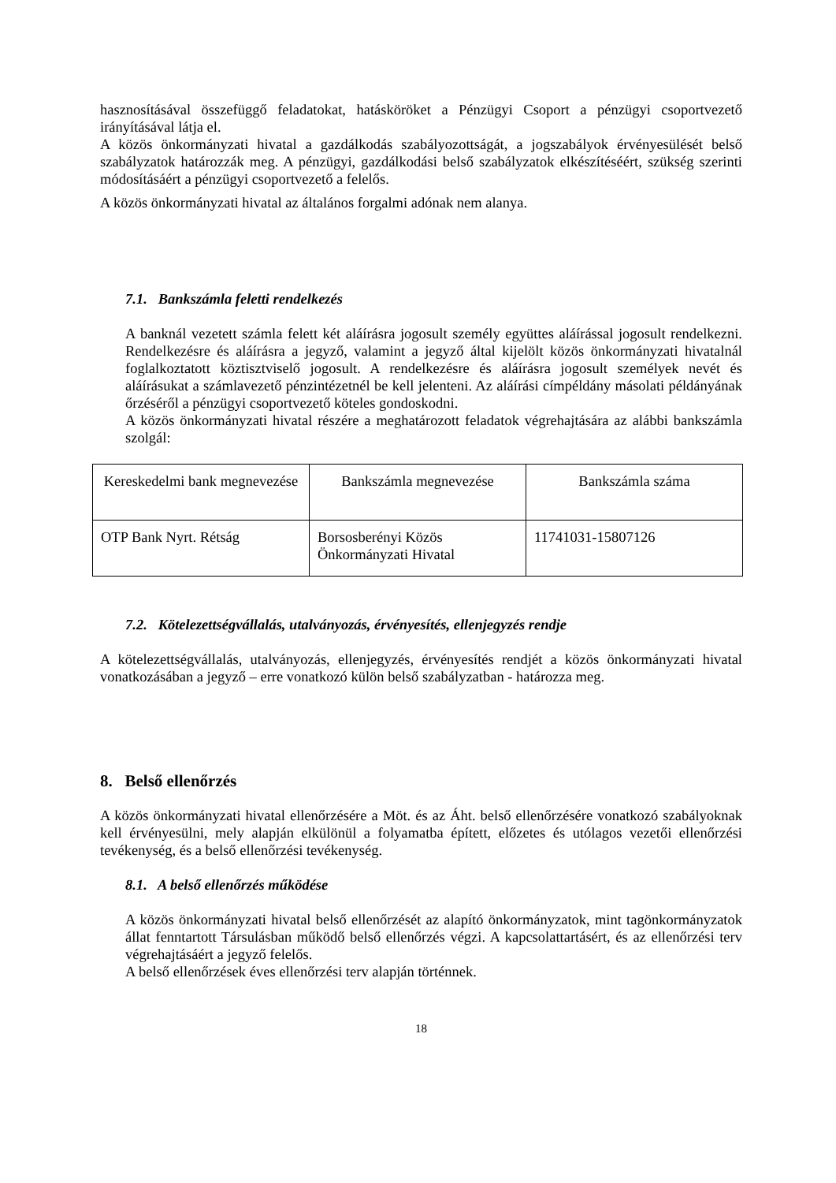hasznosításával összefüggő feladatokat, hatásköröket a Pénzügyi Csoport a pénzügyi csoportvezető irányításával látja el.
A közös önkormányzati hivatal a gazdálkodás szabályozottságát, a jogszabályok érvényesülését belső szabályzatok határozzák meg. A pénzügyi, gazdálkodási belső szabályzatok elkészítéséért, szükség szerinti módosításáért a pénzügyi csoportvezető a felelős.
A közös önkormányzati hivatal az általános forgalmi adónak nem alanya.
7.1. Bankszámla feletti rendelkezés
A banknál vezetett számla felett két aláírásra jogosult személy együttes aláírással jogosult rendelkezni. Rendelkezésre és aláírásra a jegyző, valamint a jegyző által kijelölt közös önkormányzati hivatalnál foglalkoztatott köztisztviselő jogosult. A rendelkezésre és aláírásra jogosult személyek nevét és aláírásukat a számlavezető pénzintézetnél be kell jelenteni. Az aláírási címpéldány másolati példányának őrzéséről a pénzügyi csoportvezető köteles gondoskodni.
A közös önkormányzati hivatal részére a meghatározott feladatok végrehajtására az alábbi bankszámla szolgál:
| Kereskedelmi bank megnevezése | Bankszámla megnevezése | Bankszámla száma |
| OTP Bank Nyrt. Rétság | Borsosberényi Közös Önkormányzati Hivatal | 11741031-15807126 |
7.2. Kötelezettségvállalás, utalványozás, érvényesítés, ellenjegyzés rendje
A kötelezettségvállalás, utalványozás, ellenjegyzés, érvényesítés rendjét a közös önkormányzati hivatal vonatkozásában a jegyző – erre vonatkozó külön belső szabályzatban - határozza meg.
8. Belső ellenőrzés
A közös önkormányzati hivatal ellenőrzésére a Möt. és az Áht. belső ellenőrzésére vonatkozó szabályoknak kell érvényesülni, mely alapján elkülönül a folyamatba épített, előzetes és utólagos vezetői ellenőrzési tevékenység, és a belső ellenőrzési tevékenység.
8.1. A belső ellenőrzés működése
A közös önkormányzati hivatal belső ellenőrzését az alapító önkormányzatok, mint tagönkormányzatok állat fenntartott Társulásban működő belső ellenőrzés végzi. A kapcsolattartásért, és az ellenőrzési terv végrehajtásáért a jegyző felelős.
A belső ellenőrzések éves ellenőrzési terv alapján történnek.
18